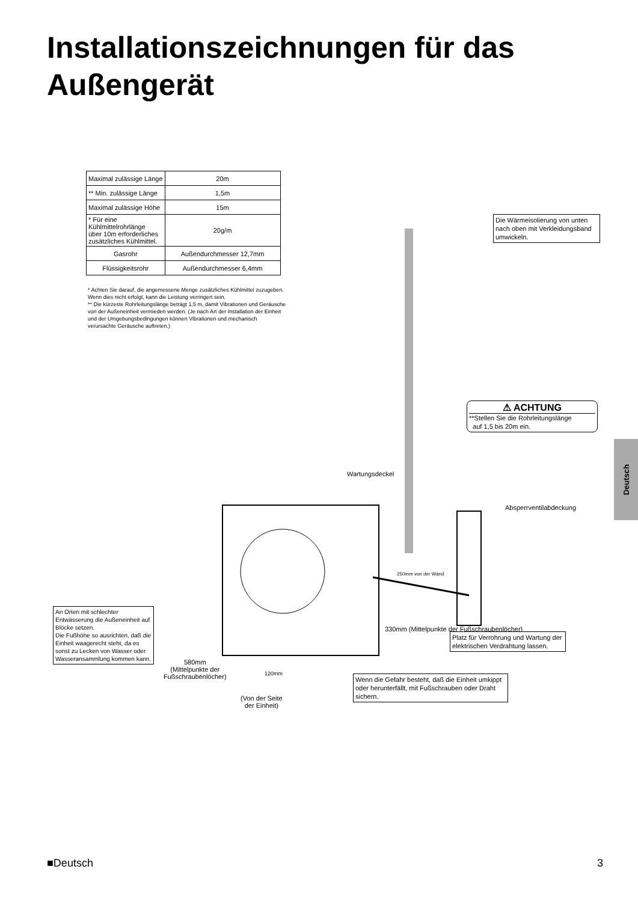Installationszeichnungen für das
Außengerät
| Maximal zulässige Länge | 20m |
| ** Min. zulässige Länge | 1,5m |
| Maximal zulässige Höhe | 15m |
| * Für eine Kühlmittelrohrlänge über 10m erforderliches zusätzliches Kühlmittel. | 20g/m |
| Gasrohr | Außendurchmesser 12,7mm |
| Flüssigkeitsrohr | Außendurchmesser 6,4mm |
* Achten Sie darauf, die angemessene Menge zusätzliches Kühlmittel zuzugeben. Wenn dies nicht erfolgt, kann die Leistung verringert sein.
** Die kürzeste Rohrleitungslänge beträgt 1,5 m, damit Vibrationen und Geräusche von der Außeneinheit vermieden werden. (Je nach Art der Installation der Einheit und der Umgebungsbedingungen können Vibrationen und mechanisch verursachte Geräusche auftreten.)
Die Wärmeisolierung von unten nach oben mit Verkleidungsband umwickeln.
⚠ ACHTUNG
**Stellen Sie die Rohrleitungslänge
auf 1,5 bis 20m ein.
Wartungsdeckel
Absperrventilabdeckung
250mm von der Wand
An Orten mit schlechter Entwässerung die Außeneinheit auf Blöcke setzen.
Die Fußhöhe so ausrichten, daß die Einheit waagerecht steht, da es sonst zu Lecken von Wasser oder Wasseransammlung kommen kann.
330mm (Mittelpunkte der Fußschraubenlöcher)
Platz für Verrohrung und Wartung der elektrischen Verdrahtung lassen.
580mm
(Mittelpunkte der
Fußschraubenlöcher)
120mm
(Von der Seite
der Einheit)
Wenn die Gefahr besteht, daß die Einheit umkippt oder herunterfällt, mit Fußschrauben oder Draht sichern.
Deutsch
■Deutsch 3